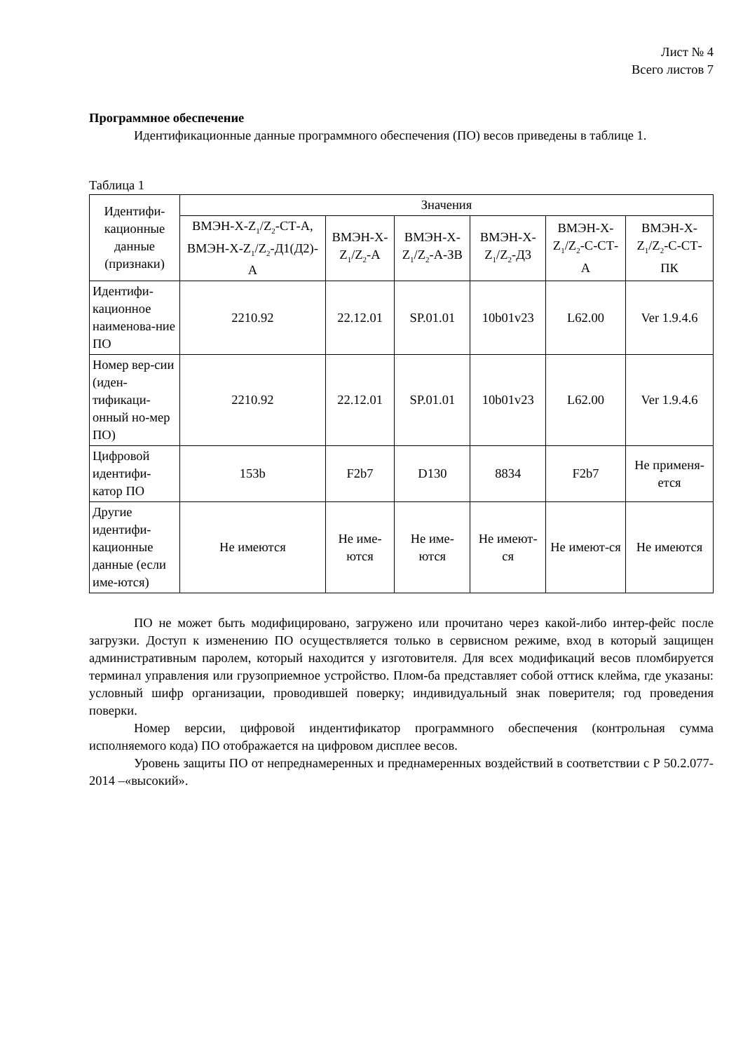Лист № 4
Всего листов 7
Программное обеспечение
Идентификационные данные программного обеспечения (ПО) весов приведены в таблице 1.
Таблица 1
| Идентифи-кационные данные (признаки) | Значения | | | | | |
| --- | --- | --- | --- | --- | --- | --- |
| | ВМЭН-X-Z<sub>1</sub>/Z<sub>2</sub>-СТ-А, ВМЭН-X-Z<sub>1</sub>/Z<sub>2</sub>-Д1(Д2)-А | ВМЭН-X-Z<sub>1</sub>/Z<sub>2</sub>-А | ВМЭН-X-Z<sub>1</sub>/Z<sub>2</sub>-А-ЗВ | ВМЭН-X-Z<sub>1</sub>/Z<sub>2</sub>-Д3 | ВМЭН-X-Z<sub>1</sub>/Z<sub>2</sub>-С-СТ-А | ВМЭН-X-Z<sub>1</sub>/Z<sub>2</sub>-С-СТ-ПК |
| Идентифи-кационное наименова-ние ПО | 2210.92 | 22.12.01 | SP.01.01 | 10b01v23 | L62.00 | Ver 1.9.4.6 |
| Номер вер-сии (иден-тификаци-онный но-мер ПО) | 2210.92 | 22.12.01 | SP.01.01 | 10b01v23 | L62.00 | Ver 1.9.4.6 |
| Цифровой идентифи-катор ПО | 153b | F2b7 | D130 | 8834 | F2b7 | Не применя-ется |
| Другие идентифи-кационные данные (если име-ются) | Не имеются | Не име-ются | Не име-ются | Не имеют-ся | Не имеют-ся | Не имеются |
ПО не может быть модифицировано, загружено или прочитано через какой-либо интер-фейс после загрузки. Доступ к изменению ПО осуществляется только в сервисном режиме, вход в который защищен административным паролем, который находится у изготовителя. Для всех модификаций весов пломбируется терминал управления или грузоприемное устройство. Плом-ба представляет собой оттиск клейма, где указаны: условный шифр организации, проводившей поверку; индивидуальный знак поверителя; год проведения поверки.
Номер версии, цифровой индентификатор программного обеспечения (контрольная сумма исполняемого кода) ПО отображается на цифровом дисплее весов.
Уровень защиты ПО от непреднамеренных и преднамеренных воздействий в соответствии с Р 50.2.077-2014 –«высокий».